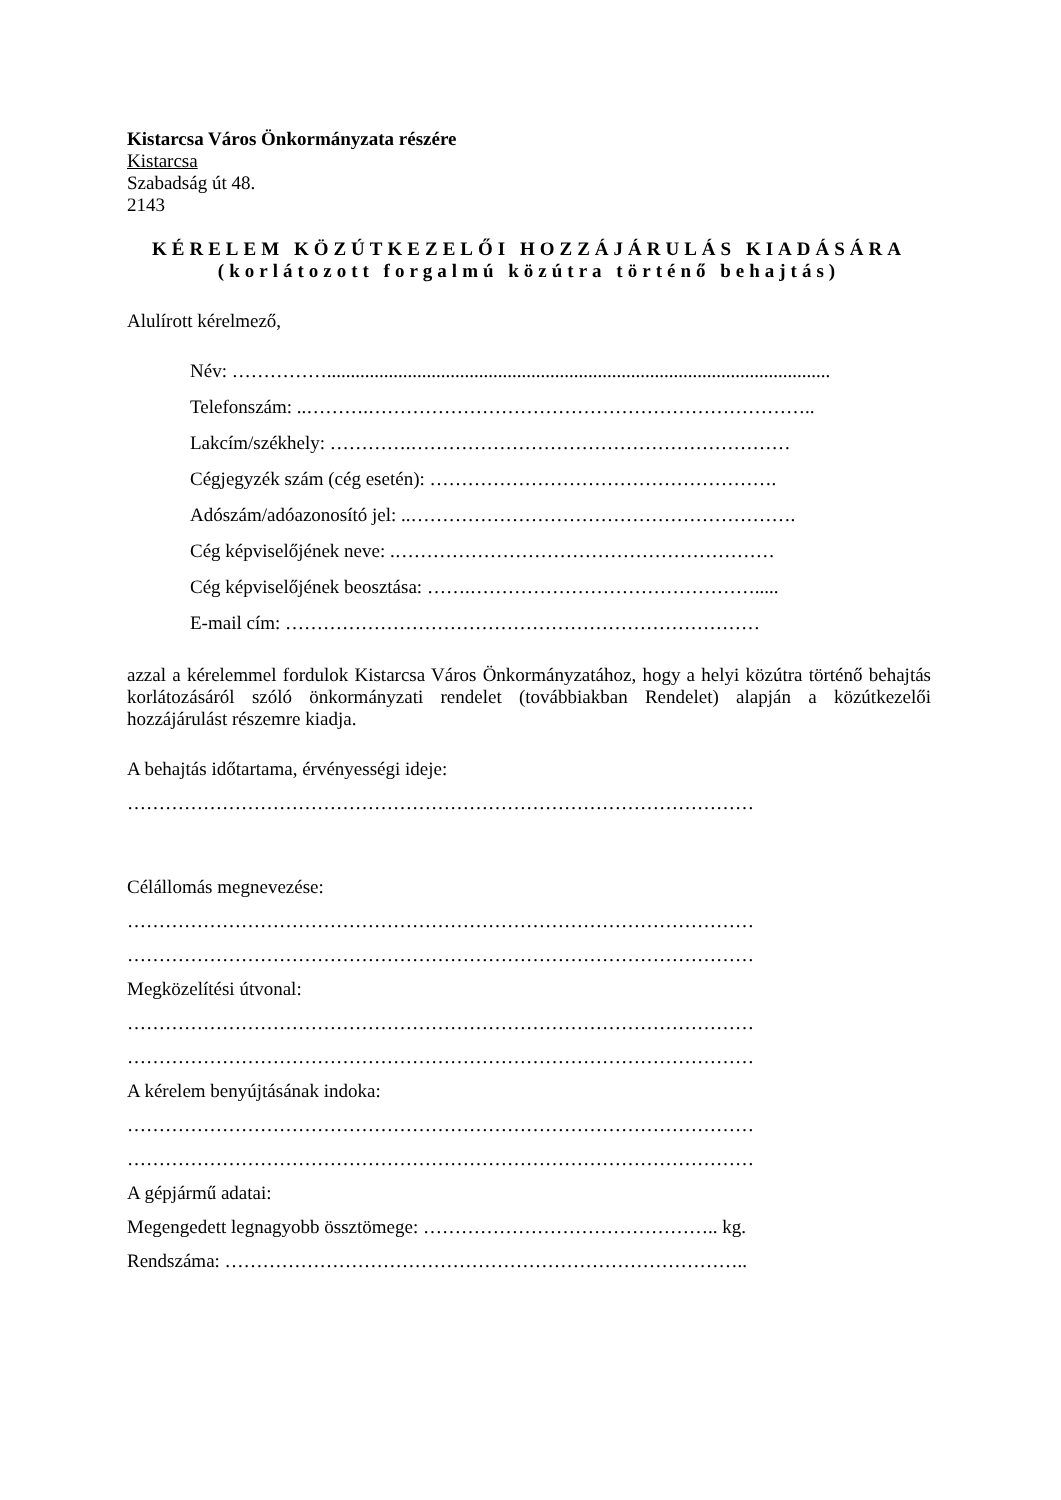Kistarcsa Város Önkormányzata részére
Kistarcsa
Szabadság út 48.
2143
KÉRELEM KÖZÚTKEZELŐI HOZZÁJÁRULÁS KIADÁSÁRA
(korlátozott forgalmú közútra történő behajtás)
Alulírott kérelmező,
Név: ……………..........................................................................................................
Telefonszám: ..……….……………………………………………………………..
Lakcím/székhely: ………….……………………………………………………
Cégjegyzék szám (cég esetén): ……………………………………………….
Adószám/adóazonosító jel: ..…………………………………………………….
Cég képviselőjének neve: .……………………………………………………
Cég képviselőjének beosztása: …….……………………………………….....
E-mail cím: …………………………………………………………………
azzal a kérelemmel fordulok Kistarcsa Város Önkormányzatához, hogy a helyi közútra történő behajtás korlátozásáról szóló önkormányzati rendelet (továbbiakban Rendelet) alapján a közútkezelői hozzájárulást részemre kiadja.
A behajtás időtartama, érvényességi ideje:
………………………………………………………………………………………
Célállomás megnevezése:
………………………………………………………………………………………
………………………………………………………………………………………
Megközelítési útvonal:
………………………………………………………………………………………
………………………………………………………………………………………
A kérelem benyújtásának indoka:
………………………………………………………………………………………
………………………………………………………………………………………
A gépjármű adatai:
Megengedett legnagyobb össztömege: ……………………………………….. kg.
Rendszáma: ………………………………………………………………………..